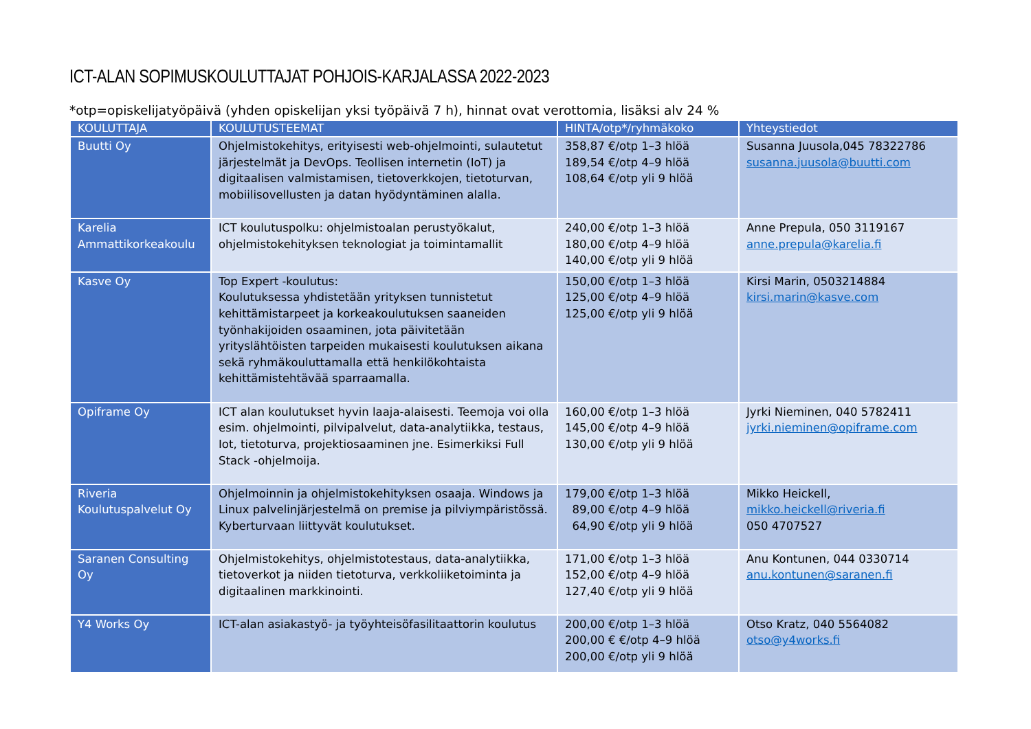ICT-ALAN SOPIMUSKOULUTTAJAT POHJOIS-KARJALASSA 2022-2023
*otp=opiskelijatyöpäivä (yhden opiskelijan yksi työpäivä 7 h), hinnat ovat verottomia, lisäksi alv 24 %
| KOULUTTAJA | KOULUTUSTEEMAT | HINTA/otp*/ryhmäkoko | Yhteystiedot |
| --- | --- | --- | --- |
| Buutti Oy | Ohjelmistokehitys, erityisesti web-ohjelmointi, sulautetut järjestelmät ja DevOps. Teollisen internetin (IoT) ja digitaalisen valmistamisen, tietoverkkojen, tietoturvan, mobiilisovellusten ja datan hyödyntäminen alalla. | 358,87 €/otp 1–3 hlöä 189,54 €/otp 4–9 hlöä 108,64 €/otp yli 9 hlöä | Susanna Juusola,045 78322786 susanna.juusola@buutti.com |
| Karelia Ammattikorkeakoulu | ICT koulutuspolku: ohjelmistoalan perustyökalut, ohjelmistokehityksen teknologiat ja toimintamallit | 240,00 €/otp 1–3 hlöä 180,00 €/otp 4–9 hlöä 140,00 €/otp yli 9 hlöä | Anne Prepula, 050 3119167 anne.prepula@karelia.fi |
| Kasve Oy | Top Expert -koulutus: Koulutuksessa yhdistetään yrityksen tunnistetut kehittämistarpeet ja korkeakoulutuksen saaneiden työnhakijoiden osaaminen, jota päivitetään yrityslähtöisten tarpeiden mukaisesti koulutuksen aikana sekä ryhmäkouluttamalla että henkilökohtaista kehittämistehtävää sparraamalla. | 150,00 €/otp 1–3 hlöä 125,00 €/otp 4–9 hlöä 125,00 €/otp yli 9 hlöä | Kirsi Marin, 0503214884 kirsi.marin@kasve.com |
| Opiframe Oy | ICT alan koulutukset hyvin laaja-alaisesti. Teemoja voi olla esim. ohjelmointi, pilvipalvelut, data-analytiikka, testaus, Iot, tietoturva, projektiosaaminen jne. Esimerkiksi Full Stack -ohjelmoija. | 160,00 €/otp 1–3 hlöä 145,00 €/otp 4–9 hlöä 130,00 €/otp yli 9 hlöä | Jyrki Nieminen, 040 5782411 jyrki.nieminen@opiframe.com |
| Riveria Koulutuspalvelut Oy | Ohjelmoinnin ja ohjelmistokehityksen osaaja. Windows ja Linux palvelinjärjestelmä on premise ja pilviympäristössä. Kyberturvaan liittyvät koulutukset. | 179,00 €/otp 1–3 hlöä 89,00 €/otp 4–9 hlöä 64,90 €/otp yli 9 hlöä | Mikko Heickell, mikko.heickell@riveria.fi 050 4707527 |
| Saranen Consulting Oy | Ohjelmistokehitys, ohjelmistotestaus, data-analytiikka, tietoverkot ja niiden tietoturva, verkkoliiketoiminta ja digitaalinen markkinointi. | 171,00 €/otp 1–3 hlöä 152,00 €/otp 4–9 hlöä 127,40 €/otp yli 9 hlöä | Anu Kontunen, 044 0330714 anu.kontunen@saranen.fi |
| Y4 Works Oy | ICT-alan asiakastyö- ja työyhteisöfasilitaattorin koulutus | 200,00 €/otp 1–3 hlöä 200,00 € €/otp 4–9 hlöä 200,00 €/otp yli 9 hlöä | Otso Kratz, 040 5564082 otso@y4works.fi |